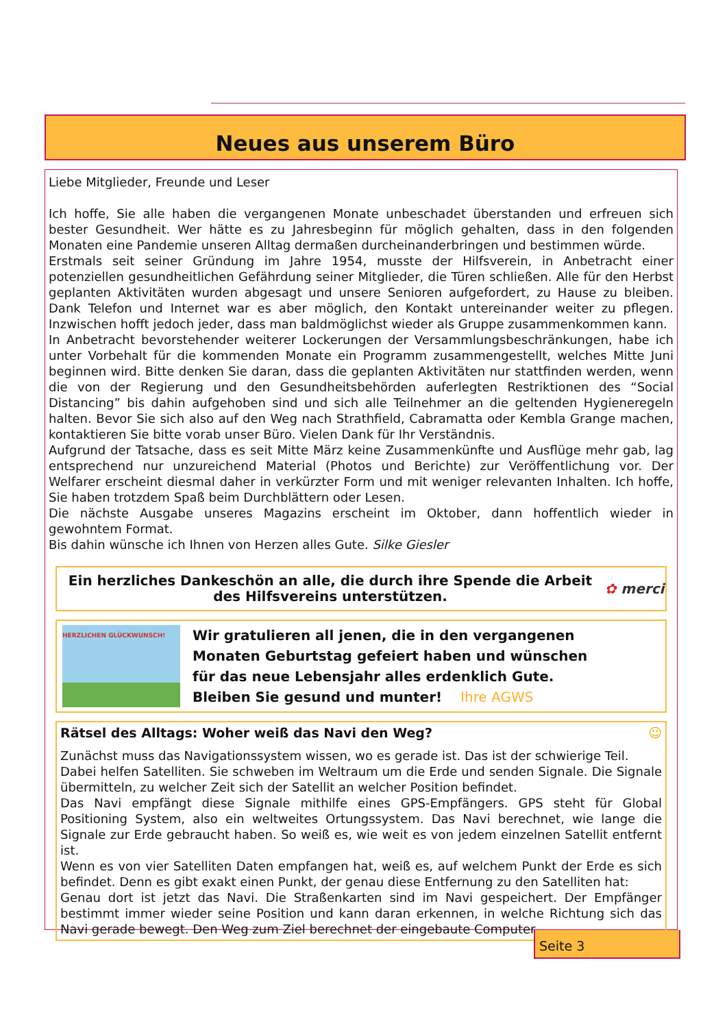Neues aus unserem Büro
Liebe Mitglieder, Freunde und Leser
Ich hoffe, Sie alle haben die vergangenen Monate unbeschadet überstanden und erfreuen sich bester Gesundheit. Wer hätte es zu Jahresbeginn für möglich gehalten, dass in den folgenden Monaten eine Pandemie unseren Alltag dermaßen durcheinanderbringen und bestimmen würde.
Erstmals seit seiner Gründung im Jahre 1954, musste der Hilfsverein, in Anbetracht einer potenziellen gesundheitlichen Gefährdung seiner Mitglieder, die Türen schließen. Alle für den Herbst geplanten Aktivitäten wurden abgesagt und unsere Senioren aufgefordert, zu Hause zu bleiben. Dank Telefon und Internet war es aber möglich, den Kontakt untereinander weiter zu pflegen. Inzwischen hofft jedoch jeder, dass man baldmöglichst wieder als Gruppe zusammenkommen kann.
In Anbetracht bevorstehender weiterer Lockerungen der Versammlungsbeschränkungen, habe ich unter Vorbehalt für die kommenden Monate ein Programm zusammengestellt, welches Mitte Juni beginnen wird. Bitte denken Sie daran, dass die geplanten Aktivitäten nur stattfinden werden, wenn die von der Regierung und den Gesundheitsbehörden auferlegten Restriktionen des “Social Distancing” bis dahin aufgehoben sind und sich alle Teilnehmer an die geltenden Hygieneregeln halten. Bevor Sie sich also auf den Weg nach Strathfield, Cabramatta oder Kembla Grange machen, kontaktieren Sie bitte vorab unser Büro. Vielen Dank für Ihr Verständnis.
Aufgrund der Tatsache, dass es seit Mitte März keine Zusammenkünfte und Ausflüge mehr gab, lag entsprechend nur unzureichend Material (Photos und Berichte) zur Veröffentlichung vor. Der Welfarer erscheint diesmal daher in verkürzter Form und mit weniger relevanten Inhalten. Ich hoffe, Sie haben trotzdem Spaß beim Durchblättern oder Lesen.
Die nächste Ausgabe unseres Magazins erscheint im Oktober, dann hoffentlich wieder in gewohntem Format.
Bis dahin wünsche ich Ihnen von Herzen alles Gute. Silke Giesler
Ein herzliches Dankeschön an alle, die durch ihre Spende die Arbeit
des Hilfsvereins unterstützen.
✿ merci
HERZLICHEN GLÜCKWUNSCH!
Wir gratulieren all jenen, die in den vergangenen
Monaten Geburtstag gefeiert haben und wünschen
für das neue Lebensjahr alles erdenklich Gute.
Bleiben Sie gesund und munter! Ihre AGWS
Rätsel des Alltags: Woher weiß das Navi den Weg? ☺
Zunächst muss das Navigationssystem wissen, wo es gerade ist. Das ist der schwierige Teil.
Dabei helfen Satelliten. Sie schweben im Weltraum um die Erde und senden Signale. Die Signale übermitteln, zu welcher Zeit sich der Satellit an welcher Position befindet.
Das Navi empfängt diese Signale mithilfe eines GPS-Empfängers. GPS steht für Global Positioning System, also ein weltweites Ortungssystem. Das Navi berechnet, wie lange die Signale zur Erde gebraucht haben. So weiß es, wie weit es von jedem einzelnen Satellit entfernt ist.
Wenn es von vier Satelliten Daten empfangen hat, weiß es, auf welchem Punkt der Erde es sich befindet. Denn es gibt exakt einen Punkt, der genau diese Entfernung zu den Satelliten hat:
Genau dort ist jetzt das Navi. Die Straßenkarten sind im Navi gespeichert. Der Empfänger bestimmt immer wieder seine Position und kann daran erkennen, in welche Richtung sich das Navi gerade bewegt. Den Weg zum Ziel berechnet der eingebaute Computer.
Seite 3